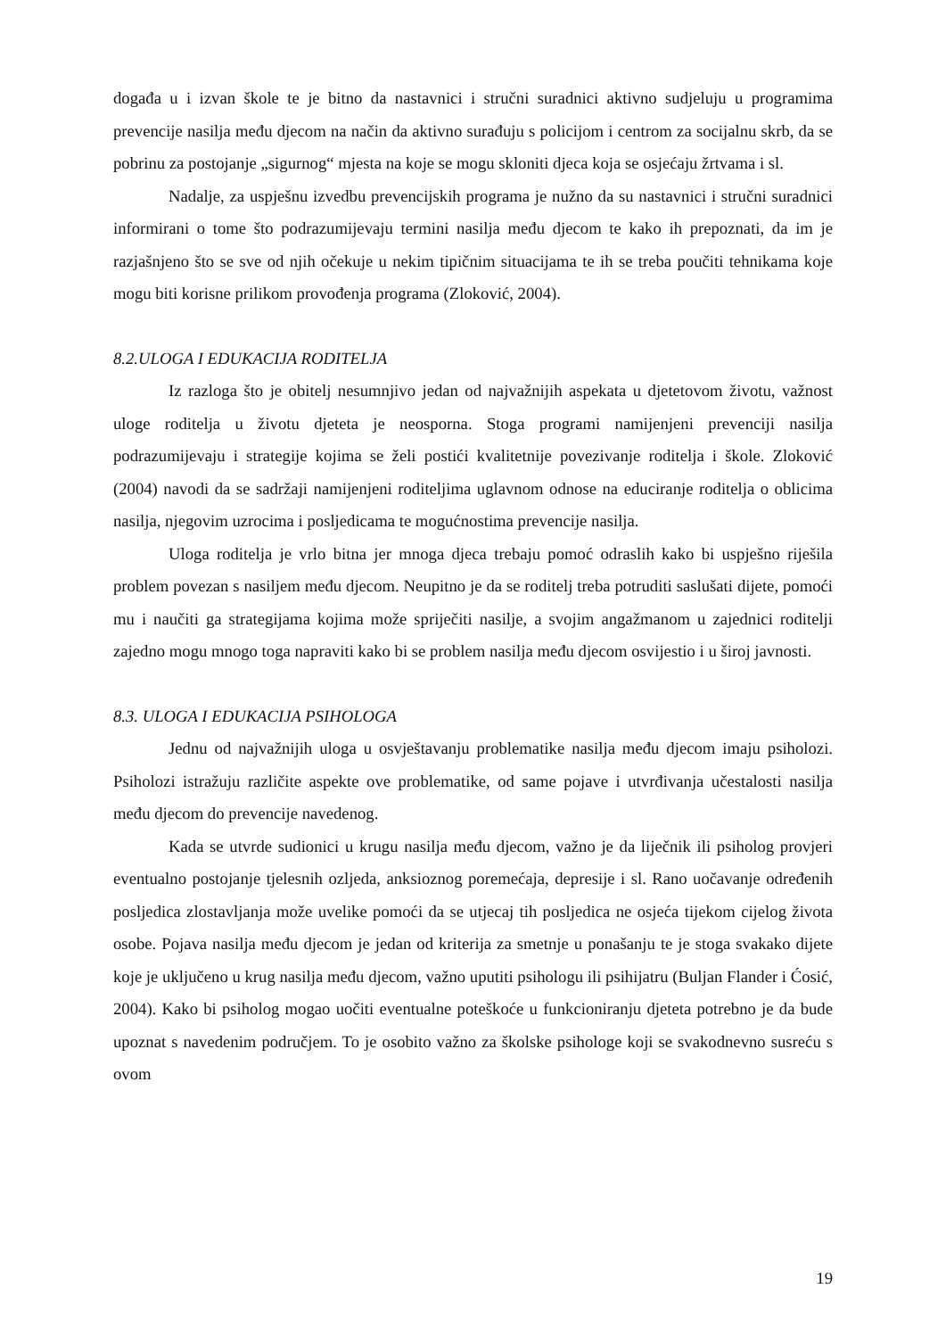događa u i izvan škole te je bitno da nastavnici i stručni suradnici aktivno sudjeluju u programima prevencije nasilja među djecom na način da aktivno surađuju s policijom i centrom za socijalnu skrb, da se pobrinu za postojanje „sigurnog“ mjesta na koje se mogu skloniti djeca koja se osjećaju žrtvama i sl.
Nadalje, za uspješnu izvedbu prevencijskih programa je nužno da su nastavnici i stručni suradnici informirani o tome što podrazumijevaju termini nasilja među djecom te kako ih prepoznati, da im je razjašnjeno što se sve od njih očekuje u nekim tipičnim situacijama te ih se treba poučiti tehnikama koje mogu biti korisne prilikom provođenja programa (Zloković, 2004).
8.2.ULOGA I EDUKACIJA RODITELJA
Iz razloga što je obitelj nesumnjivo jedan od najvažnijih aspekata u djetetovom životu, važnost uloge roditelja u životu djeteta je neosporna. Stoga programi namijenjeni prevenciji nasilja podrazumijevaju i strategije kojima se želi postići kvalitetnije povezivanje roditelja i škole. Zloković (2004) navodi da se sadržaji namijenjeni roditeljima uglavnom odnose na educiranje roditelja o oblicima nasilja, njegovim uzrocima i posljedicama te mogućnostima prevencije nasilja.
Uloga roditelja je vrlo bitna jer mnoga djeca trebaju pomoć odraslih kako bi uspješno riješila problem povezan s nasiljem među djecom. Neupitno je da se roditelj treba potruditi saslušati dijete, pomoći mu i naučiti ga strategijama kojima može spriječiti nasilje, a svojim angažmanom u zajednici roditelji zajedno mogu mnogo toga napraviti kako bi se problem nasilja među djecom osvijestio i u široj javnosti.
8.3. ULOGA I EDUKACIJA PSIHOLOGA
Jednu od najvažnijih uloga u osvještavanju problematike nasilja među djecom imaju psiholozi. Psiholozi istražuju različite aspekte ove problematike, od same pojave i utvrđivanja učestalosti nasilja među djecom do prevencije navedenog.
Kada se utvrde sudionici u krugu nasilja među djecom, važno je da liječnik ili psiholog provjeri eventualno postojanje tjelesnih ozljeda, anksioznog poremećaja, depresije i sl. Rano uočavanje određenih posljedica zlostavljanja može uvelike pomoći da se utjecaj tih posljedica ne osjeća tijekom cijelog života osobe. Pojava nasilja među djecom je jedan od kriterija za smetnje u ponašanju te je stoga svakako dijete koje je uključeno u krug nasilja među djecom, važno uputiti psihologu ili psihijatru (Buljan Flander i Ćosić, 2004). Kako bi psiholog mogao uočiti eventualne poteškoće u funkcioniranju djeteta potrebno je da bude upoznat s navedenim područjem. To je osobito važno za školske psihologe koji se svakodnevno susreću s ovom
19